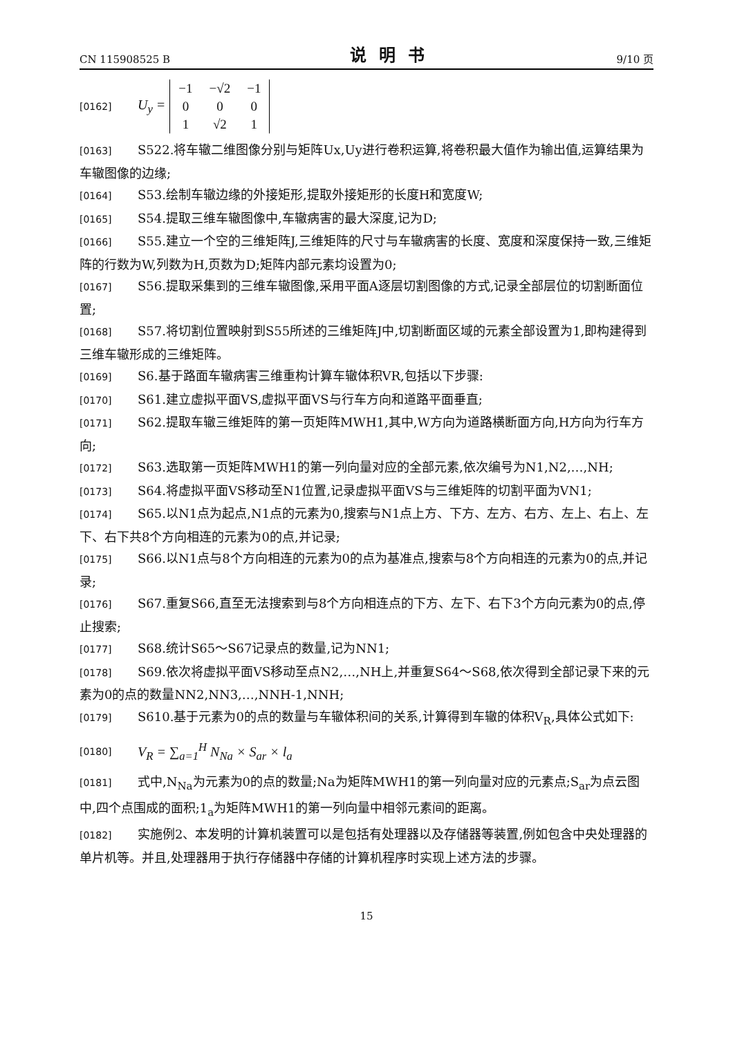CN 115908525 B 说明书 9/10 页
[0162] U<sub>y</sub> =
| −1 | −√2 | −1 |
| 0 | 0 | 0 |
| 1 | √2 | 1 |
[0163] S522.将车辙二维图像分别与矩阵Ux,Uy进行卷积运算,将卷积最大值作为输出值,运算结果为车辙图像的边缘;
[0164] S53.绘制车辙边缘的外接矩形,提取外接矩形的长度H和宽度W;
[0165] S54.提取三维车辙图像中,车辙病害的最大深度,记为D;
[0166] S55.建立一个空的三维矩阵J,三维矩阵的尺寸与车辙病害的长度、宽度和深度保持一致,三维矩阵的行数为W,列数为H,页数为D;矩阵内部元素均设置为0;
[0167] S56.提取采集到的三维车辙图像,采用平面A逐层切割图像的方式,记录全部层位的切割断面位置;
[0168] S57.将切割位置映射到S55所述的三维矩阵J中,切割断面区域的元素全部设置为1,即构建得到三维车辙形成的三维矩阵。
[0169] S6.基于路面车辙病害三维重构计算车辙体积VR,包括以下步骤:
[0170] S61.建立虚拟平面VS,虚拟平面VS与行车方向和道路平面垂直;
[0171] S62.提取车辙三维矩阵的第一页矩阵MWH1,其中,W方向为道路横断面方向,H方向为行车方向;
[0172] S63.选取第一页矩阵MWH1的第一列向量对应的全部元素,依次编号为N1,N2,…,NH;
[0173] S64.将虚拟平面VS移动至N1位置,记录虚拟平面VS与三维矩阵的切割平面为VN1;
[0174] S65.以N1点为起点,N1点的元素为0,搜索与N1点上方、下方、左方、右方、左上、右上、左下、右下共8个方向相连的元素为0的点,并记录;
[0175] S66.以N1点与8个方向相连的元素为0的点为基准点,搜索与8个方向相连的元素为0的点,并记录;
[0176] S67.重复S66,直至无法搜索到与8个方向相连点的下方、左下、右下3个方向元素为0的点,停止搜索;
[0177] S68.统计S65～S67记录点的数量,记为NN1;
[0178] S69.依次将虚拟平面VS移动至点N2,…,NH上,并重复S64～S68,依次得到全部记录下来的元素为0的点的数量NN2,NN3,…,NNH-1,NNH;
[0179] S610.基于元素为0的点的数量与车辙体积间的关系,计算得到车辙的体积V<sub>R</sub>,具体公式如下:
[0180] V<sub>R</sub> = ∑<sub>a=1</sub><sup>H</sup> N<sub>Na</sub> × S<sub>ar</sub> × l<sub>a</sub>
[0181] 式中,N<sub>Na</sub>为元素为0的点的数量;Na为矩阵MWH1的第一列向量对应的元素点;S<sub>ar</sub>为点云图中,四个点围成的面积;1<sub>a</sub>为矩阵MWH1的第一列向量中相邻元素间的距离。
[0182] 实施例2、本发明的计算机装置可以是包括有处理器以及存储器等装置,例如包含中央处理器的单片机等。并且,处理器用于执行存储器中存储的计算机程序时实现上述方法的步骤。
15